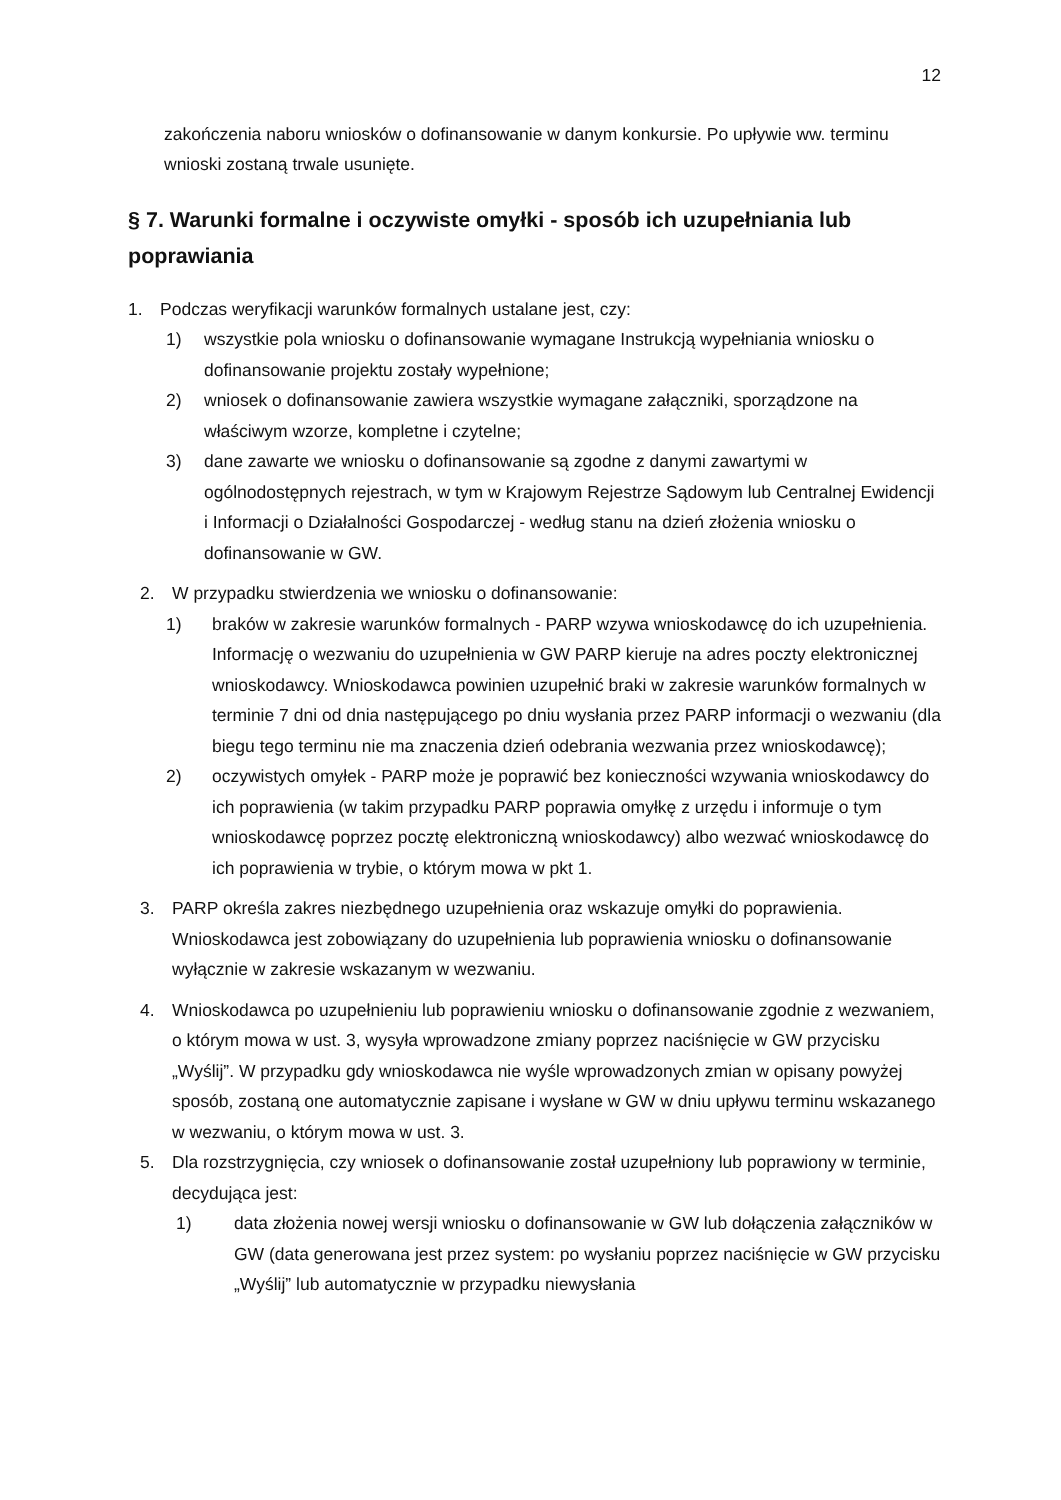12
zakończenia naboru wniosków o dofinansowanie w danym konkursie. Po upływie ww. terminu wnioski zostaną trwale usunięte.
§ 7. Warunki formalne i oczywiste omyłki - sposób ich uzupełniania lub poprawiania
1. Podczas weryfikacji warunków formalnych ustalane jest, czy:
1) wszystkie pola wniosku o dofinansowanie wymagane Instrukcją wypełniania wniosku o dofinansowanie projektu zostały wypełnione;
2) wniosek o dofinansowanie zawiera wszystkie wymagane załączniki, sporządzone na właściwym wzorze, kompletne i czytelne;
3) dane zawarte we wniosku o dofinansowanie są zgodne z danymi zawartymi w ogólnodostępnych rejestrach, w tym w Krajowym Rejestrze Sądowym lub Centralnej Ewidencji i Informacji o Działalności Gospodarczej - według stanu na dzień złożenia wniosku o dofinansowanie w GW.
2. W przypadku stwierdzenia we wniosku o dofinansowanie:
1) braków w zakresie warunków formalnych - PARP wzywa wnioskodawcę do ich uzupełnienia. Informację o wezwaniu do uzupełnienia w GW PARP kieruje na adres poczty elektronicznej wnioskodawcy. Wnioskodawca powinien uzupełnić braki w zakresie warunków formalnych w terminie 7 dni od dnia następującego po dniu wysłania przez PARP informacji o wezwaniu (dla biegu tego terminu nie ma znaczenia dzień odebrania wezwania przez wnioskodawcę);
2) oczywistych omyłek - PARP może je poprawić bez konieczności wzywania wnioskodawcy do ich poprawienia (w takim przypadku PARP poprawia omyłkę z urzędu i informuje o tym wnioskodawcę poprzez pocztę elektroniczną wnioskodawcy) albo wezwać wnioskodawcę do ich poprawienia w trybie, o którym mowa w pkt 1.
3. PARP określa zakres niezbędnego uzupełnienia oraz wskazuje omyłki do poprawienia. Wnioskodawca jest zobowiązany do uzupełnienia lub poprawienia wniosku o dofinansowanie wyłącznie w zakresie wskazanym w wezwaniu.
4. Wnioskodawca po uzupełnieniu lub poprawieniu wniosku o dofinansowanie zgodnie z wezwaniem, o którym mowa w ust. 3, wysyła wprowadzone zmiany poprzez naciśnięcie w GW przycisku „Wyślij”. W przypadku gdy wnioskodawca nie wyśle wprowadzonych zmian w opisany powyżej sposób, zostaną one automatycznie zapisane i wysłane w GW w dniu upływu terminu wskazanego w wezwaniu, o którym mowa w ust. 3.
5. Dla rozstrzygnięcia, czy wniosek o dofinansowanie został uzupełniony lub poprawiony w terminie, decydująca jest:
1) data złożenia nowej wersji wniosku o dofinansowanie w GW lub dołączenia załączników w GW (data generowana jest przez system: po wysłaniu poprzez naciśnięcie w GW przycisku „Wyślij” lub automatycznie w przypadku niewysłania